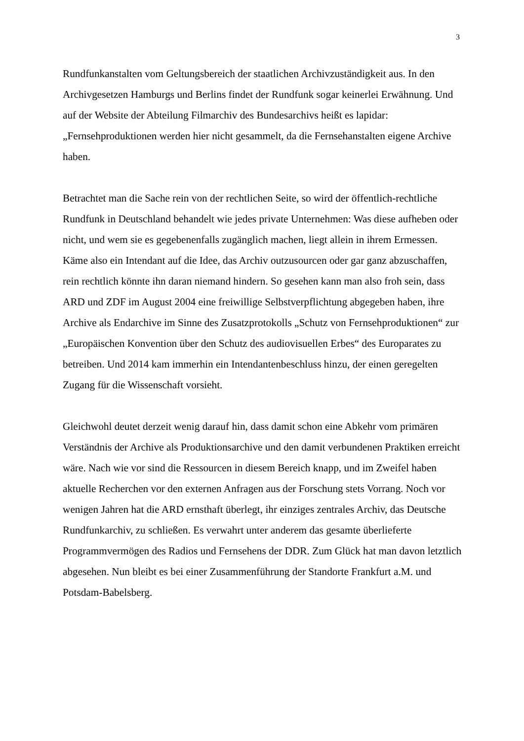3
Rundfunkanstalten vom Geltungsbereich der staatlichen Archivzuständigkeit aus. In den Archivgesetzen Hamburgs und Berlins findet der Rundfunk sogar keinerlei Erwähnung. Und auf der Website der Abteilung Filmarchiv des Bundesarchivs heißt es lapidar: „Fernsehproduktionen werden hier nicht gesammelt, da die Fernsehanstalten eigene Archive haben.
Betrachtet man die Sache rein von der rechtlichen Seite, so wird der öffentlich-rechtliche Rundfunk in Deutschland behandelt wie jedes private Unternehmen: Was diese aufheben oder nicht, und wem sie es gegebenenfalls zugänglich machen, liegt allein in ihrem Ermessen. Käme also ein Intendant auf die Idee, das Archiv outzusourcen oder gar ganz abzuschaffen, rein rechtlich könnte ihn daran niemand hindern. So gesehen kann man also froh sein, dass ARD und ZDF im August 2004 eine freiwillige Selbstverpflichtung abgegeben haben, ihre Archive als Endarchive im Sinne des Zusatzprotokolls „Schutz von Fernsehproduktionen“ zur „Europäischen Konvention über den Schutz des audiovisuellen Erbes“ des Europarates zu betreiben. Und 2014 kam immerhin ein Intendantenbeschluss hinzu, der einen geregelten Zugang für die Wissenschaft vorsieht.
Gleichwohl deutet derzeit wenig darauf hin, dass damit schon eine Abkehr vom primären Verständnis der Archive als Produktionsarchive und den damit verbundenen Praktiken erreicht wäre. Nach wie vor sind die Ressourcen in diesem Bereich knapp, und im Zweifel haben aktuelle Recherchen vor den externen Anfragen aus der Forschung stets Vorrang. Noch vor wenigen Jahren hat die ARD ernsthaft überlegt, ihr einziges zentrales Archiv, das Deutsche Rundfunkarchiv, zu schließen. Es verwahrt unter anderem das gesamte überlieferte Programmvermögen des Radios und Fernsehens der DDR. Zum Glück hat man davon letztlich abgesehen. Nun bleibt es bei einer Zusammenführung der Standorte Frankfurt a.M. und Potsdam-Babelsberg.